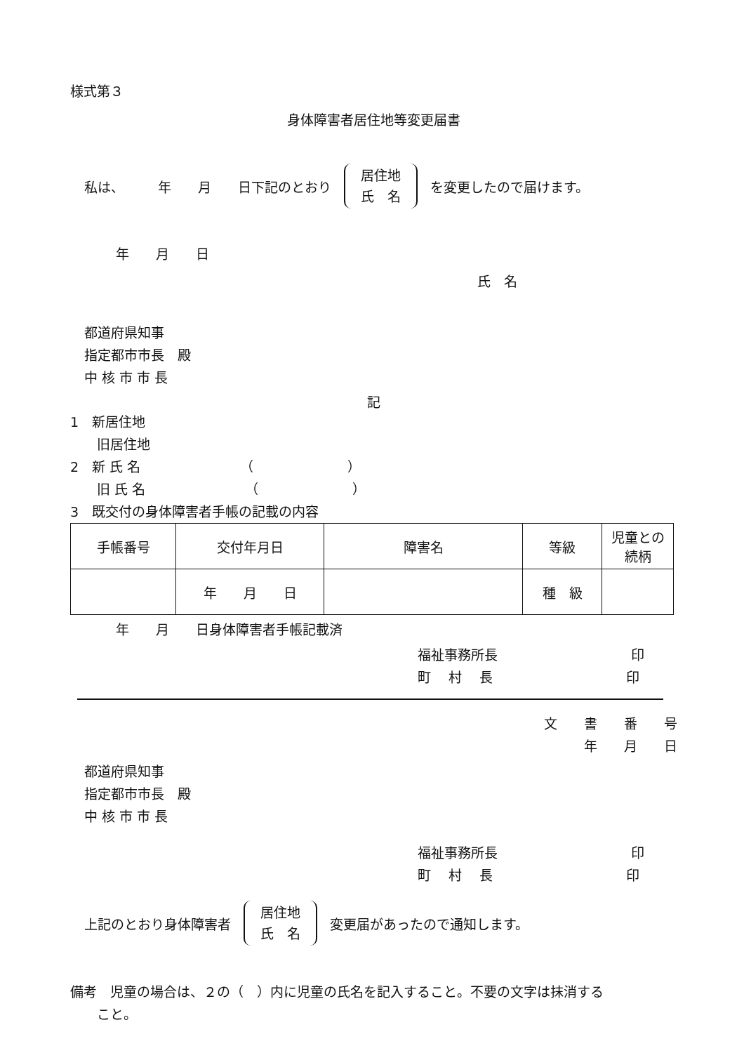様式第３
身体障害者居住地等変更届書
私は、　　　年　　月　　日下記のとおり 居住地
氏　名 を変更したので届けます。
年　　月　　日
氏　名
都道府県知事
指定都市市長　殿
中 核 市 市 長
記
1　新居住地
　　旧居住地
2　新 氏 名　　　　　　　　（　　　　　　　）
　　旧 氏 名　　　　　　　　（　　　　　　　）
3　既交付の身体障害者手帳の記載の内容
| 手帳番号 | 交付年月日 | 障害名 | 等級 | 児童との 続柄 |
| | 年 月 日 | | 種 級 | |
年　　月　　日身体障害者手帳記載済
福祉事務所長　　　　　　　　　　印
町　 村　 長　　　　　　　　　　印
文　　書　　番　　号
年　　月　　日
都道府県知事
指定都市市長　殿
中 核 市 市 長
福祉事務所長　　　　　　　　　　印
町　 村　 長　　　　　　　　　　印
上記のとおり身体障害者 居住地
氏　名 変更届があったので通知します。
備考　児童の場合は、２の（　）内に児童の氏名を記入すること。不要の文字は抹消する
　　こと。